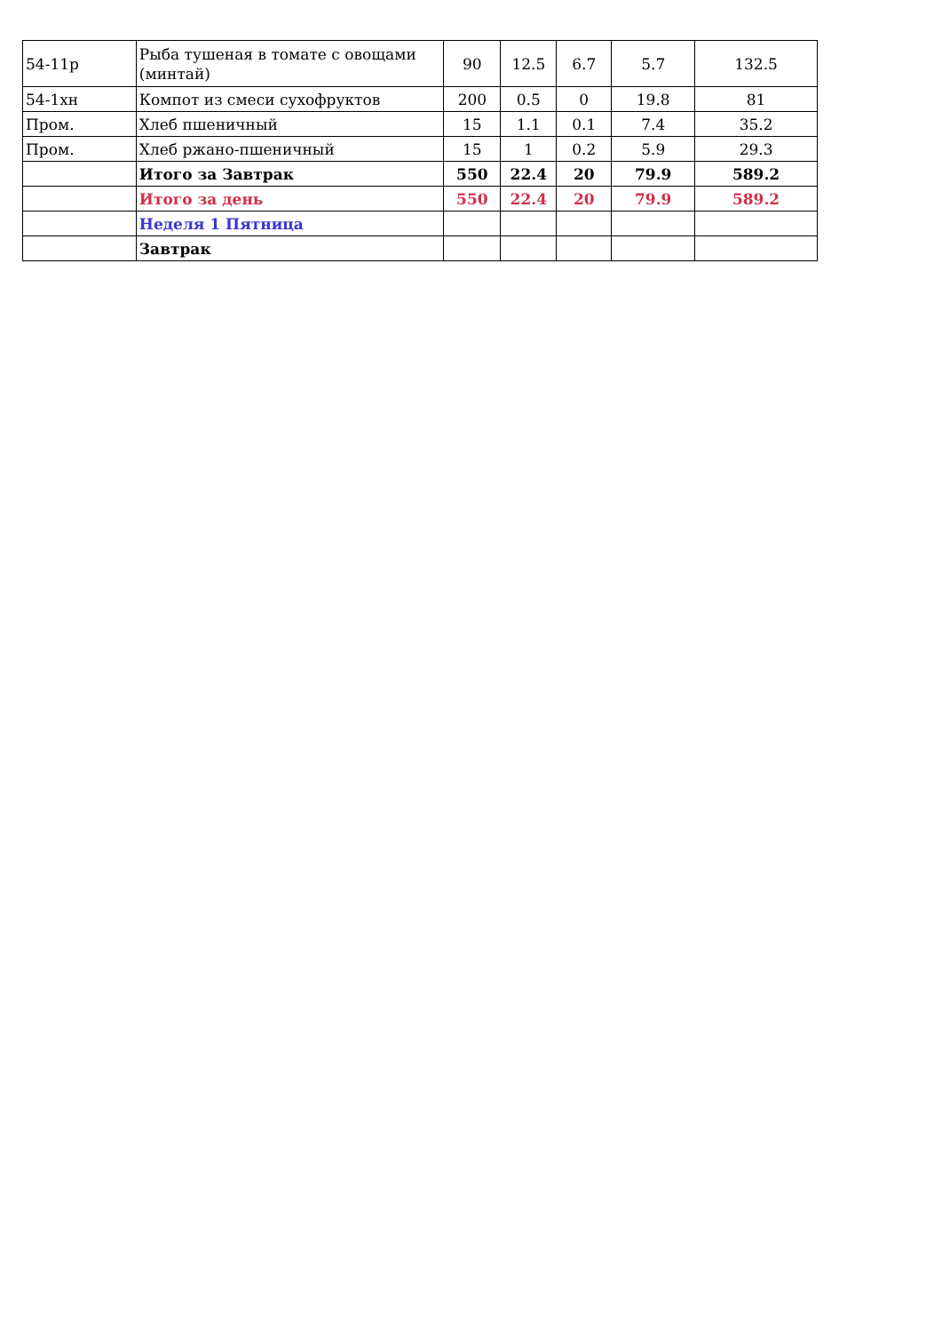| 54-11р | Рыба тушеная в томате с овощами (минтай) | 90 | 12.5 | 6.7 | 5.7 | 132.5 |
| 54-1хн | Компот из смеси сухофруктов | 200 | 0.5 | 0 | 19.8 | 81 |
| Пром. | Хлеб пшеничный | 15 | 1.1 | 0.1 | 7.4 | 35.2 |
| Пром. | Хлеб ржано-пшеничный | 15 | 1 | 0.2 | 5.9 | 29.3 |
| | Итого за Завтрак | 550 | 22.4 | 20 | 79.9 | 589.2 |
| | Итого за день | 550 | 22.4 | 20 | 79.9 | 589.2 |
| | Неделя 1 Пятница | | | | | |
| | Завтрак | | | | | |